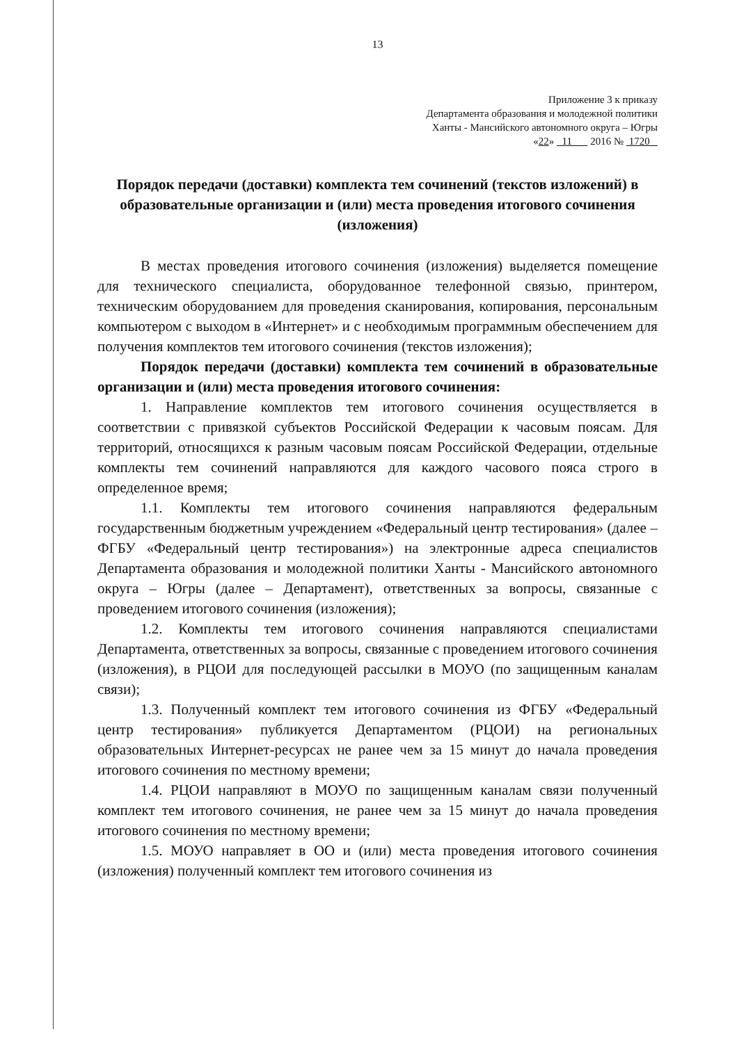13
Приложение 3 к приказу
Департамента образования и молодежной политики
Ханты - Мансийского автономного округа – Югры
«22» 11 2016 № 1720
Порядок передачи (доставки) комплекта тем сочинений (текстов изложений) в образовательные организации и (или) места проведения итогового сочинения (изложения)
В местах проведения итогового сочинения (изложения) выделяется помещение для технического специалиста, оборудованное телефонной связью, принтером, техническим оборудованием для проведения сканирования, копирования, персональным компьютером с выходом в «Интернет» и с необходимым программным обеспечением для получения комплектов тем итогового сочинения (текстов изложения);
Порядок передачи (доставки) комплекта тем сочинений в образовательные организации и (или) места проведения итогового сочинения:
1. Направление комплектов тем итогового сочинения осуществляется в соответствии с привязкой субъектов Российской Федерации к часовым поясам. Для территорий, относящихся к разным часовым поясам Российской Федерации, отдельные комплекты тем сочинений направляются для каждого часового пояса строго в определенное время;
1.1. Комплекты тем итогового сочинения направляются федеральным государственным бюджетным учреждением «Федеральный центр тестирования» (далее – ФГБУ «Федеральный центр тестирования») на электронные адреса специалистов Департамента образования и молодежной политики Ханты - Мансийского автономного округа – Югры (далее – Департамент), ответственных за вопросы, связанные с проведением итогового сочинения (изложения);
1.2. Комплекты тем итогового сочинения направляются специалистами Департамента, ответственных за вопросы, связанные с проведением итогового сочинения (изложения), в РЦОИ для последующей рассылки в МОУО (по защищенным каналам связи);
1.3. Полученный комплект тем итогового сочинения из ФГБУ «Федеральный центр тестирования» публикуется Департаментом (РЦОИ) на региональных образовательных Интернет-ресурсах не ранее чем за 15 минут до начала проведения итогового сочинения по местному времени;
1.4. РЦОИ направляют в МОУО по защищенным каналам связи полученный комплект тем итогового сочинения, не ранее чем за 15 минут до начала проведения итогового сочинения по местному времени;
1.5. МОУО направляет в ОО и (или) места проведения итогового сочинения (изложения) полученный комплект тем итогового сочинения из